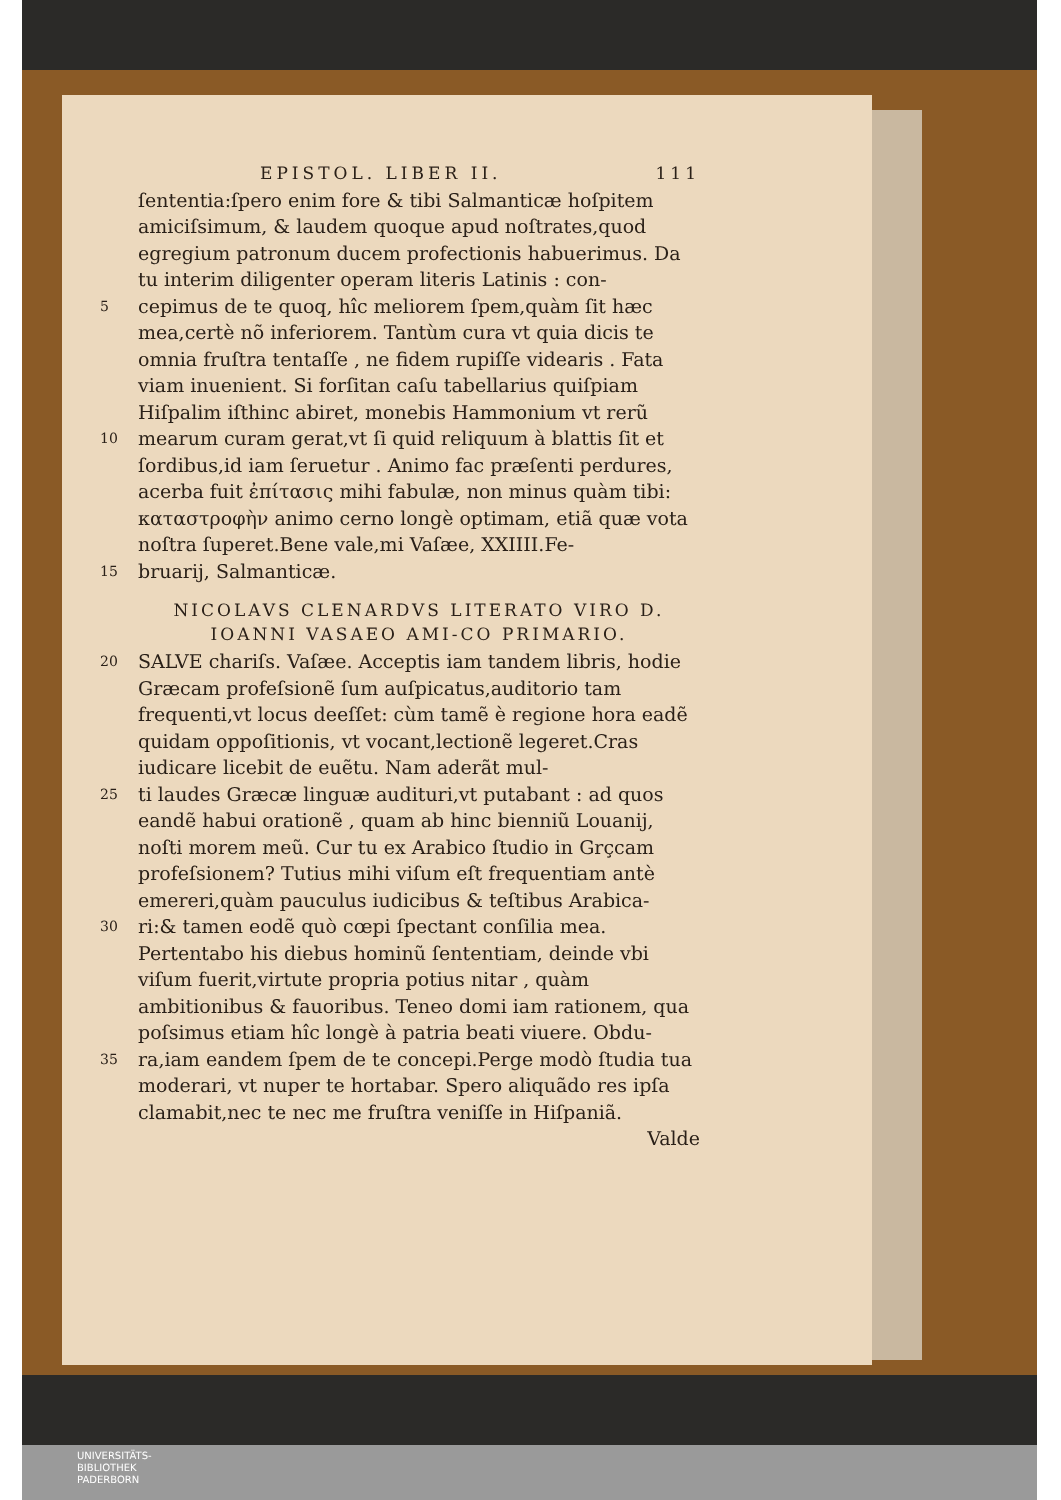EPISTOL. LIBER II. 111
ſententia:ſpero enim fore & tibi Salmanticæ hoſpitem amiciſsimum, & laudem quoque apud noſtrates,quod egregium patronum ducem profectionis habuerimus. Da tu interim diligenter operam literis Latinis : con-
5 cepimus de te quoq, hîc meliorem ſpem,quàm ſit hæc mea,certè nõ inferiorem. Tantùm cura vt quia dicis te omnia fruſtra tentaſſe , ne fidem rupiſſe videaris . Fata viam inuenient. Si forſitan caſu tabellarius quiſpiam Hiſpalim iſthinc abiret, monebis Hammonium vt rerũ
10 mearum curam gerat,vt ſi quid reliquum à blattis ſit et ſordibus,id iam ſeruetur . Animo fac præſenti perdures, acerba fuit ἐπίτασις mihi fabulæ, non minus quàm tibi: καταστροφὴν animo cerno longè optimam, etiã quæ vota noſtra ſuperet.Bene vale,mi Vaſæe, XXIIII.Fe-
15 bruarij, Salmanticæ.
NICOLAVS CLENARDVS LITERATO VIRO D. IOANNI VASAEO AMI-CO PRIMARIO.
20 SALVE chariſs. Vaſæe. Acceptis iam tandem libris, hodie Græcam profeſsionẽ ſum auſpicatus,auditorio tam frequenti,vt locus deeſſet: cùm tamẽ è regione hora eadẽ quidam oppoſitionis, vt vocant,lectionẽ legeret.Cras iudicare licebit de euẽtu. Nam aderãt mul-
25 ti laudes Græcæ linguæ audituri,vt putabant : ad quos eandẽ habui orationẽ , quam ab hinc bienniũ Louanij, noſti morem meũ. Cur tu ex Arabico ſtudio in Grçcam profeſsionem? Tutius mihi viſum eſt frequentiam antè emereri,quàm pauculus iudicibus & teſtibus Arabica-
30 ri:& tamen eodẽ quò cœpi ſpectant conſilia mea. Pertentabo his diebus hominũ ſententiam, deinde vbi viſum fuerit,virtute propria potius nitar , quàm ambitionibus & fauoribus. Teneo domi iam rationem, qua poſsimus etiam hîc longè à patria beati viuere. Obdu-
35 ra,iam eandem ſpem de te concepi.Perge modò ſtudia tua moderari, vt nuper te hortabar. Spero aliquãdo res ipſa clamabit,nec te nec me fruſtra veniſſe in Hiſpaniã.
Valde
UNIVERSITÄTS-
BIBLIOTHEK
PADERBORN